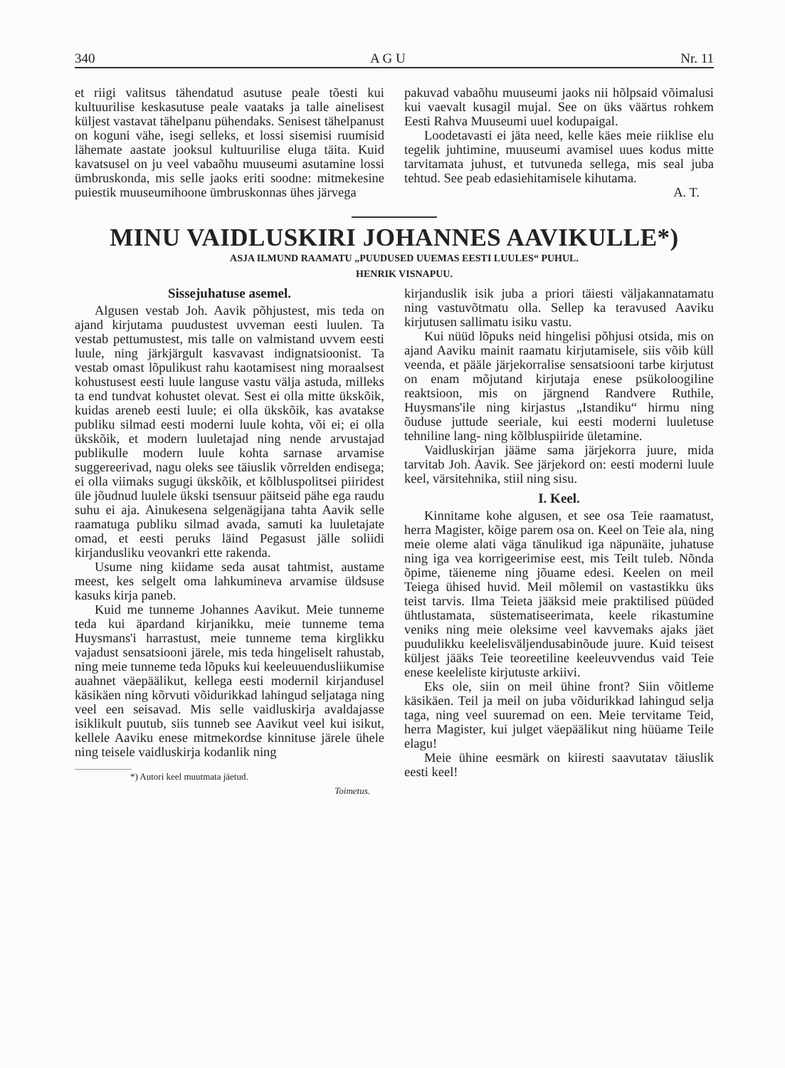340 A G U Nr. 11
et riigi valitsus tähendatud asutuse peale tõesti kui kultuurilise keskasutuse peale vaataks ja talle ainelisest küljest vastavat tähelpanu pühendaks. Senisest tähelpanust on koguni vähe, isegi selleks, et lossi sisemisi ruumisid lähemate aastate jooksul kultuurilise eluga täita. Kuid kavatsusel on ju veel vabaõhu muuseumi asutamine lossi ümbruskonda, mis selle jaoks eriti soodne: mitmekesine puiestik muuseumihoone ümbruskonnas ühes järvega
pakuvad vabaõhu muuseumi jaoks nii hõlpsaid võimalusi kui vaevalt kusagil mujal. See on üks väärtus rohkem Eesti Rahva Muuseumi uuel kodupaigal.
Loodetavasti ei jäta need, kelle käes meie riiklise elu tegelik juhtimine, muuseumi avamisel uues kodus mitte tarvitamata juhust, et tutvuneda sellega, mis seal juba tehtud. See peab edasiehitamisele kihutama.
A. T.
MINU VAIDLUSKIRI JOHANNES AAVIKULLE*)
ASJA ILMUND RAAMATU „PUUDUSED UUEMAS EESTI LUULES“ PUHUL.
HENRIK VISNAPUU.
Sissejuhatuse asemel.
Algusen vestab Joh. Aavik põhjustest, mis teda on ajand kirjutama puudustest uvveman eesti luulen. Ta vestab pettumustest, mis talle on valmistand uvvem eesti luule, ning järkjärgult kasvavast indignatsioonist. Ta vestab omast lõpulikust rahu kaotamisest ning moraalsest kohustusest eesti luule languse vastu välja astuda, milleks ta end tundvat kohustet olevat. Sest ei olla mitte ükskõik, kuidas areneb eesti luule; ei olla ükskõik, kas avatakse publiku silmad eesti moderni luule kohta, või ei; ei olla ükskõik, et modern luuletajad ning nende arvustajad publikulle modern luule kohta sarnase arvamise suggereerivad, nagu oleks see täiuslik võrrelden endisega; ei olla viimaks sugugi ükskõik, et kõlbluspolitsei piiridest üle jõudnud luulele ükski tsensuur päitseid pähe ega raudu suhu ei aja. Ainukesena selgenägijana tahta Aavik selle raamatuga publiku silmad avada, samuti ka luuletajate omad, et eesti peruks läind Pegasust jälle soliidi kirjandusliku veovankri ette rakenda.
Usume ning kiidame seda ausat tahtmist, austame meest, kes selgelt oma lahkumineva arvamise üldsuse kasuks kirja paneb.
Kuid me tunneme Johannes Aavikut. Meie tunneme teda kui äpardand kirjanikku, meie tunneme tema Huysmans'i harrastust, meie tunneme tema kirglikku vajadust sensatsiooni järele, mis teda hingeliselt rahustab, ning meie tunneme teda lõpuks kui keeleuuendusliikumise auahnet väepäälikut, kellega eesti modernil kirjandusel käsikäen ning kõrvuti võidurikkad lahingud seljataga ning veel een seisavad. Mis selle vaidluskirja avaldajasse isiklikult puutub, siis tunneb see Aavikut veel kui isikut, kellele Aaviku enese mitmekordse kinnituse järele ühele ning teisele vaidluskirja kodanlik ning
*) Autori keel muutmata jäetud.
Toimetus.
kirjanduslik isik juba a priori täiesti väljakannatamatu ning vastuvõtmatu olla. Sellep ka teravused Aaviku kirjutusen sallimatu isiku vastu.
Kui nüüd lõpuks neid hingelisi põhjusi otsida, mis on ajand Aaviku mainit raamatu kirjutamisele, siis võib küll veenda, et pääle järjekorralise sensatsiooni tarbe kirjutust on enam mõjutand kirjutaja enese psükoloogiline reaktsioon, mis on järgnend Randvere Ruthile, Huysmans'ile ning kirjastus „Istandiku“ hirmu ning õuduse juttude seeriale, kui eesti moderni luuletuse tehniline lang- ning kõlbluspiiride ületamine.
Vaidluskirjan jääme sama järjekorra juure, mida tarvitab Joh. Aavik. See järjekord on: eesti moderni luule keel, värsitehnika, stiil ning sisu.
I. Keel.
Kinnitame kohe algusen, et see osa Teie raamatust, herra Magister, kõige parem osa on. Keel on Teie ala, ning meie oleme alati väga tänulikud iga näpunäite, juhatuse ning iga vea korrigeerimise eest, mis Teilt tuleb. Nõnda õpime, täieneme ning jõuame edesi. Keelen on meil Teiega ühised huvid. Meil mõlemil on vastastikku üks teist tarvis. Ilma Teieta jääksid meie praktilised püüded ühtlustamata, süstematiseerimata, keele rikastumine veniks ning meie oleksime veel kavvemaks ajaks jäet puudulikku keelelisväljendusabinõude juure. Kuid teisest küljest jääks Teie teoreetiline keeleuvvendus vaid Teie enese keeleliste kirjutuste arkiivi.
Eks ole, siin on meil ühine front? Siin võitleme käsikäen. Teil ja meil on juba võidurikkad lahingud selja taga, ning veel suuremad on een. Meie tervitame Teid, herra Magister, kui julget väepäälikut ning hüüame Teile elagu!
Meie ühine eesmärk on kiiresti saavutatav täiuslik eesti keel!